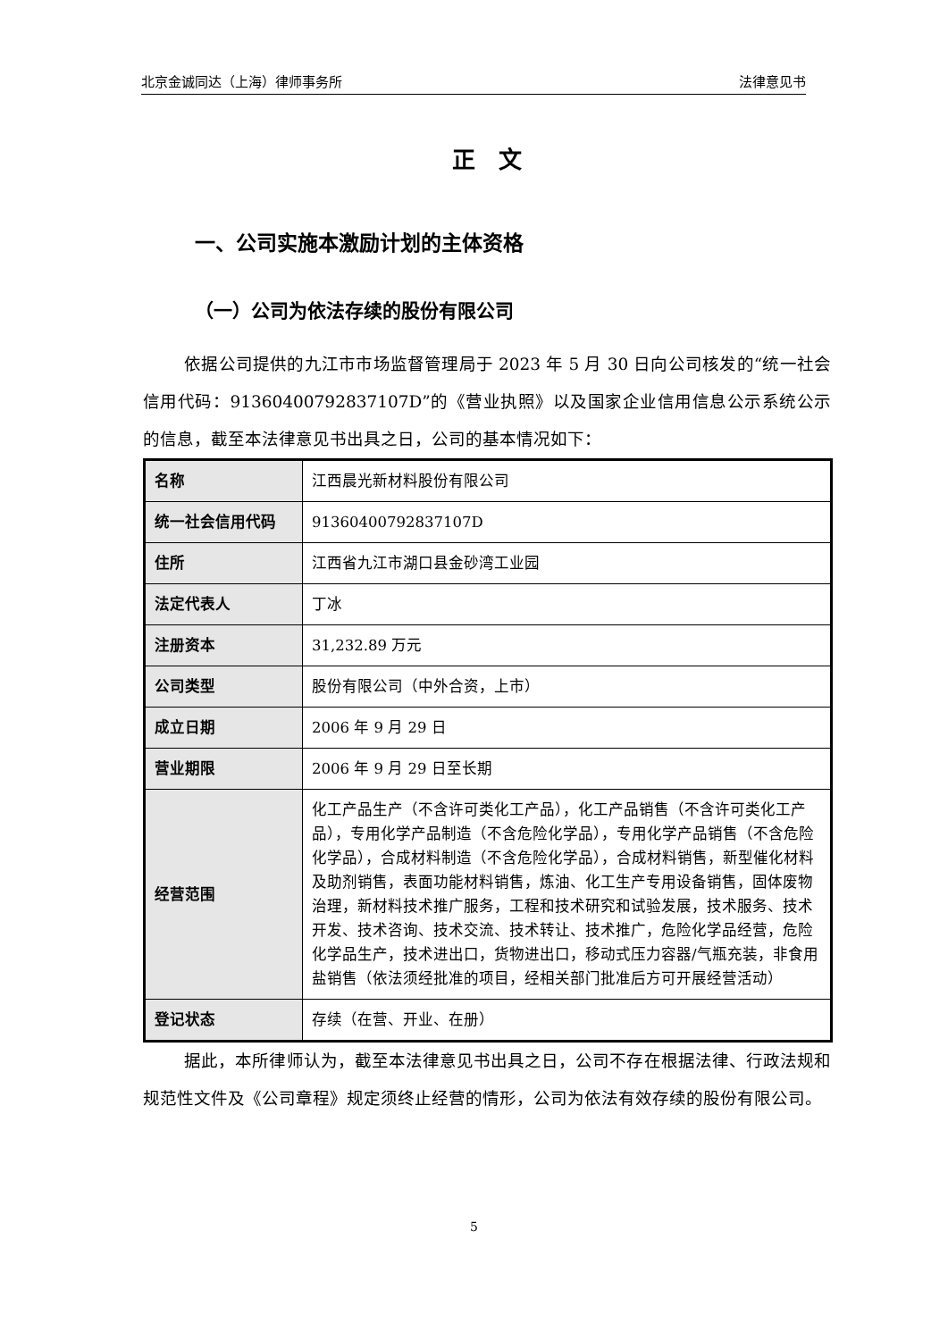北京金诚同达（上海）律师事务所 法律意见书
正　文
一、公司实施本激励计划的主体资格
（一）公司为依法存续的股份有限公司
依据公司提供的九江市市场监督管理局于 2023 年 5 月 30 日向公司核发的“统一社会信用代码：91360400792837107D”的《营业执照》以及国家企业信用信息公示系统公示的信息，截至本法律意见书出具之日，公司的基本情况如下：
| 名称 | 江西晨光新材料股份有限公司 |
| 统一社会信用代码 | 91360400792837107D |
| 住所 | 江西省九江市湖口县金砂湾工业园 |
| 法定代表人 | 丁冰 |
| 注册资本 | 31,232.89 万元 |
| 公司类型 | 股份有限公司（中外合资，上市） |
| 成立日期 | 2006 年 9 月 29 日 |
| 营业期限 | 2006 年 9 月 29 日至长期 |
| 经营范围 | 化工产品生产（不含许可类化工产品），化工产品销售（不含许可类化工产品），专用化学产品制造（不含危险化学品），专用化学产品销售（不含危险化学品），合成材料制造（不含危险化学品），合成材料销售，新型催化材料及助剂销售，表面功能材料销售，炼油、化工生产专用设备销售，固体废物治理，新材料技术推广服务，工程和技术研究和试验发展，技术服务、技术开发、技术咨询、技术交流、技术转让、技术推广，危险化学品经营，危险化学品生产，技术进出口，货物进出口，移动式压力容器/气瓶充装，非食用盐销售（依法须经批准的项目，经相关部门批准后方可开展经营活动） |
| 登记状态 | 存续（在营、开业、在册） |
据此，本所律师认为，截至本法律意见书出具之日，公司不存在根据法律、行政法规和规范性文件及《公司章程》规定须终止经营的情形，公司为依法有效存续的股份有限公司。
5